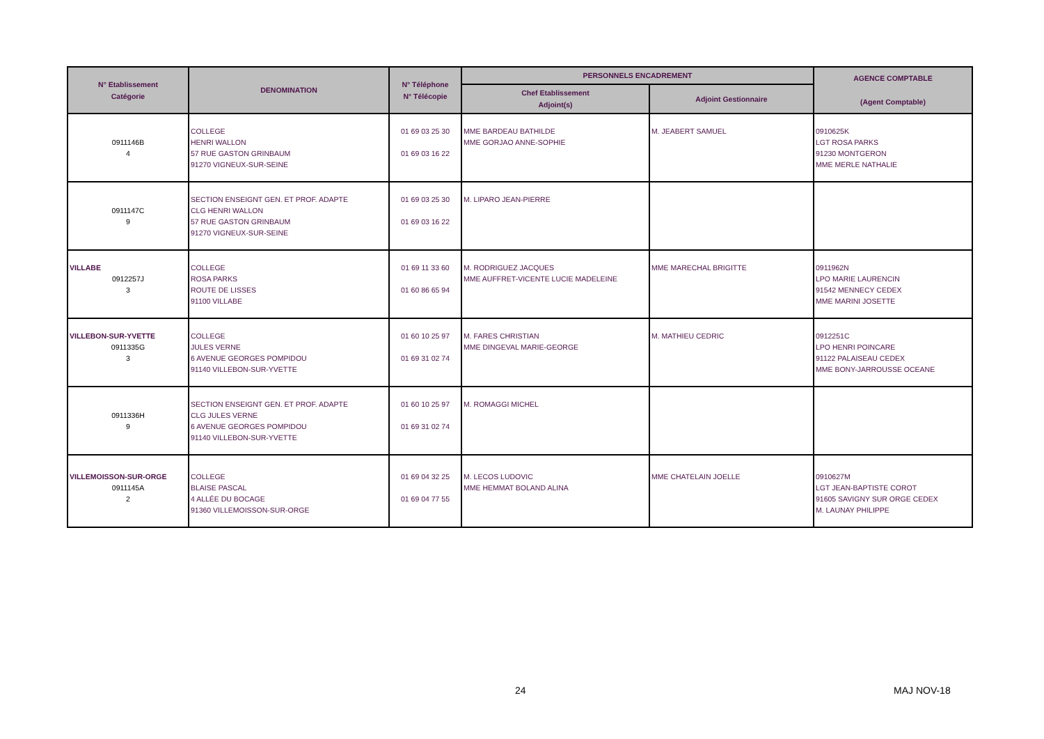| N° Etablissement Catégorie | DENOMINATION | N° Téléphone N° Télécopie | PERSONNELS ENCADREMENT | | AGENCE COMPTABLE (Agent Comptable) |
| --- | --- | --- | --- | --- | --- |
| | | | Chef Etablissement Adjoint(s) | Adjoint Gestionnaire | |
| 0911146B 4 | COLLEGE HENRI WALLON 57 RUE GASTON GRINBAUM 91270 VIGNEUX-SUR-SEINE | 01 69 03 25 30 01 69 03 16 22 | MME BARDEAU BATHILDE MME GORJAO ANNE-SOPHIE | M. JEABERT SAMUEL | 0910625K LGT ROSA PARKS 91230 MONTGERON MME MERLE NATHALIE |
| 0911147C 9 | SECTION ENSEIGNT GEN. ET PROF. ADAPTE CLG HENRI WALLON 57 RUE GASTON GRINBAUM 91270 VIGNEUX-SUR-SEINE | 01 69 03 25 30 01 69 03 16 22 | M. LIPARO JEAN-PIERRE | | |
| VILLABE 0912257J 3 | COLLEGE ROSA PARKS ROUTE DE LISSES 91100 VILLABE | 01 69 11 33 60 01 60 86 65 94 | M. RODRIGUEZ JACQUES MME AUFFRET-VICENTE LUCIE MADELEINE | MME MARECHAL BRIGITTE | 0911962N LPO MARIE LAURENCIN 91542 MENNECY CEDEX MME MARINI JOSETTE |
| VILLEBON-SUR-YVETTE 0911335G 3 | COLLEGE JULES VERNE 6 AVENUE GEORGES POMPIDOU 91140 VILLEBON-SUR-YVETTE | 01 60 10 25 97 01 69 31 02 74 | M. FARES CHRISTIAN MME DINGEVAL MARIE-GEORGE | M. MATHIEU CEDRIC | 0912251C LPO HENRI POINCARE 91122 PALAISEAU CEDEX MME BONY-JARROUSSE OCEANE |
| 0911336H 9 | SECTION ENSEIGNT GEN. ET PROF. ADAPTE CLG JULES VERNE 6 AVENUE GEORGES POMPIDOU 91140 VILLEBON-SUR-YVETTE | 01 60 10 25 97 01 69 31 02 74 | M. ROMAGGI MICHEL | | |
| VILLEMOISSON-SUR-ORGE 0911145A 2 | COLLEGE BLAISE PASCAL 4 ALLÉE DU BOCAGE 91360 VILLEMOISSON-SUR-ORGE | 01 69 04 32 25 01 69 04 77 55 | M. LECOS LUDOVIC MME HEMMAT BOLAND ALINA | MME CHATELAIN JOELLE | 0910627M LGT JEAN-BAPTISTE COROT 91605 SAVIGNY SUR ORGE CEDEX M. LAUNAY PHILIPPE |
24 MAJ NOV-18